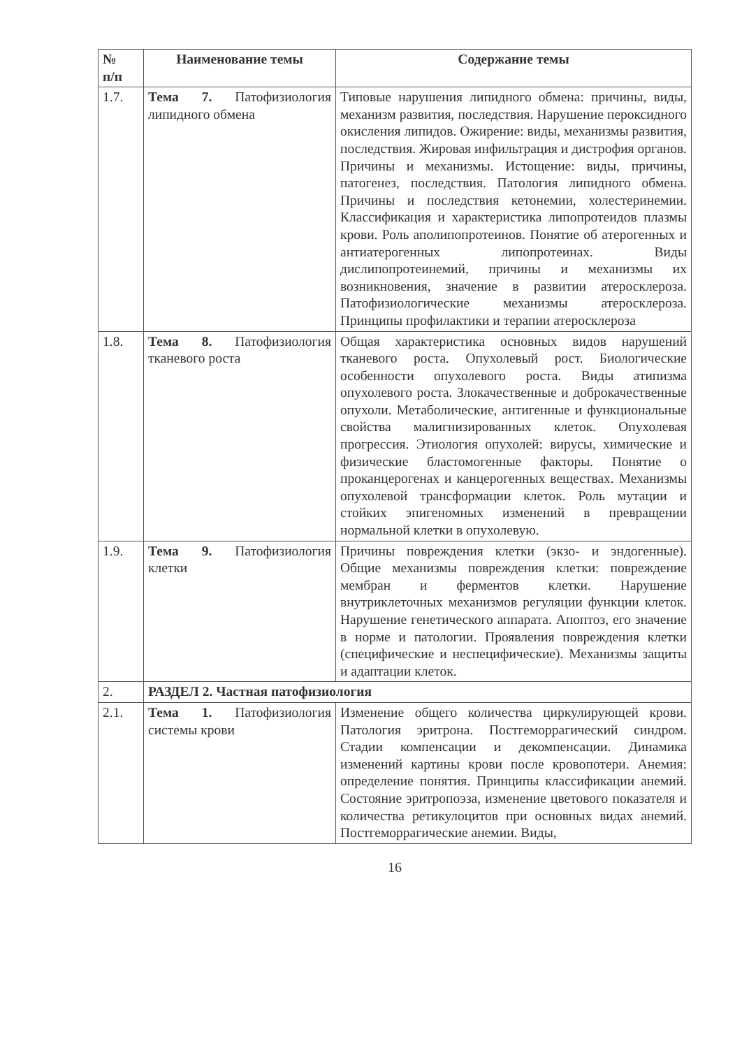| № п/п | Наименование темы | Содержание темы |
| --- | --- | --- |
| 1.7. | Тема 7. Патофизиология липидного обмена | Типовые нарушения липидного обмена: причины, виды, механизм развития, последствия. Нарушение пероксидного окисления липидов. Ожирение: виды, механизмы развития, последствия. Жировая инфильтрация и дистрофия органов. Причины и механизмы. Истощение: виды, причины, патогенез, последствия. Патология липидного обмена. Причины и последствия кетонемии, холестеринемии. Классификация и характеристика липопротеидов плазмы крови. Роль аполипопротеинов. Понятие об атерогенных и антиатерогенных липопротеинах. Виды дислипопротеинемий, причины и механизмы их возникновения, значение в развитии атеросклероза. Патофизиологические механизмы атеросклероза. Принципы профилактики и терапии атеросклероза |
| 1.8. | Тема 8. Патофизиология тканевого роста | Общая характеристика основных видов нарушений тканевого роста. Опухолевый рост. Биологические особенности опухолевого роста. Виды атипизма опухолевого роста. Злокачественные и доброкачественные опухоли. Метаболические, антигенные и функциональные свойства малигнизированных клеток. Опухолевая прогрессия. Этиология опухолей: вирусы, химические и физические бластомогенные факторы. Понятие о проканцерогенах и канцерогенных веществах. Механизмы опухолевой трансформации клеток. Роль мутации и стойких эпигеномных изменений в превращении нормальной клетки в опухолевую. |
| 1.9. | Тема 9. Патофизиология клетки | Причины повреждения клетки (экзо- и эндогенные). Общие механизмы повреждения клетки: повреждение мембран и ферментов клетки. Нарушение внутриклеточных механизмов регуляции функции клеток. Нарушение генетического аппарата. Апоптоз, его значение в норме и патологии. Проявления повреждения клетки (специфические и неспецифические). Механизмы защиты и адаптации клеток. |
| 2. | РАЗДЕЛ 2. Частная патофизиология | |
| 2.1. | Тема 1. Патофизиология системы крови | Изменение общего количества циркулирующей крови. Патология эритрона. Постгеморрагический синдром. Стадии компенсации и декомпенсации. Динамика изменений картины крови после кровопотери. Анемия: определение понятия. Принципы классификации анемий. Состояние эритропоэза, изменение цветового показателя и количества ретикулоцитов при основных видах анемий. Постгеморрагические анемии. Виды, |
16